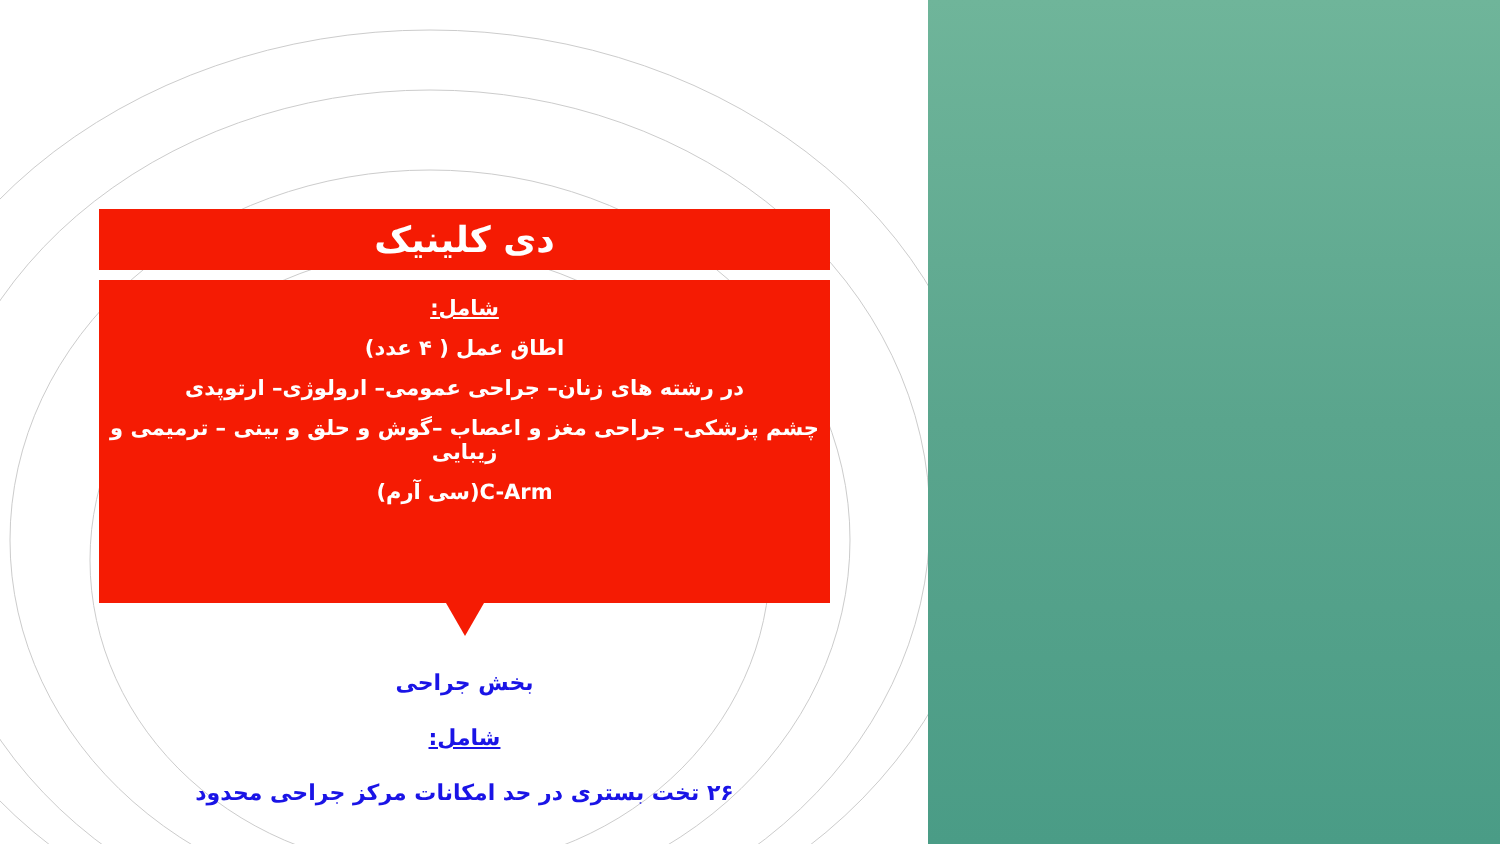دی کلینیک
شامل:
اطاق عمل ( ۴ عدد)
در رشته های زنان– جراحی عمومی– ارولوژی– ارتوپدی
چشم پزشکی– جراحی مغز و اعصاب –گوش و حلق و بینی – ترمیمی و زیبایی
C-Arm(سی آرم)
بخش جراحی
شامل:
۲۶ تخت بستری در حد امکانات مرکز جراحی محدود